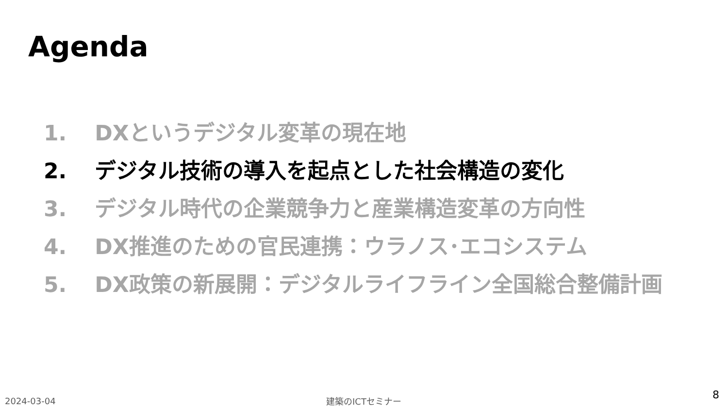Agenda
1. DXというデジタル変革の現在地
2. デジタル技術の導入を起点とした社会構造の変化
3. デジタル時代の企業競争力と産業構造変革の方向性
4. DX推進のための官民連携：ウラノス･エコシステム
5. DX政策の新展開：デジタルライフライン全国総合整備計画
2024-03-04 建築のICTセミナー 8